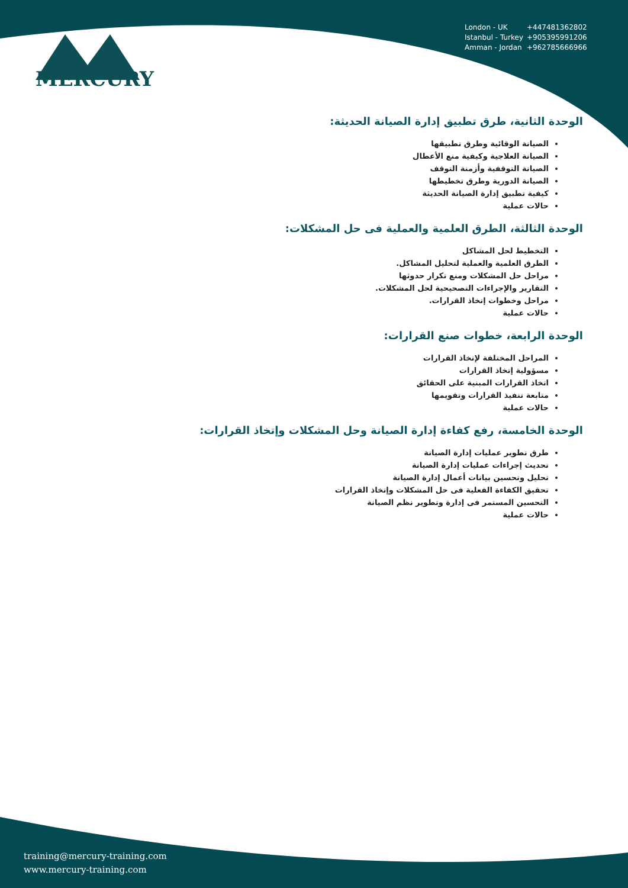MERCURY
London - UK +447481362802
Istanbul - Turkey +905395991206
Amman - Jordan +962785666966
الوحدة الثانية، طرق تطبيق إدارة الصيانة الحديثة:
الصيانة الوقائية وطرق تطبيقها
الصيانة العلاجية وكيفية منع الأعطال
الصيانة التوقفية وأزمنة التوقف
الصيانة الدورية وطرق تخطيطها
كيفية تطبيق إدارة الصيانة الحديثة
حالات عملية
الوحدة الثالثة، الطرق العلمية والعملية فى حل المشكلات:
التخطيط لحل المشاكل
الطرق العلمية والعملية لتحليل المشاكل.
مراحل حل المشكلات ومنع تكرار حدوثها
التقارير والإجراءات التصحيحية لحل المشكلات.
مراحل وخطوات إتخاذ القرارات.
حالات عملية
الوحدة الرابعة، خطوات صنع القرارات:
المراحل المختلفة لإتخاذ القرارات
مسؤولية إتخاذ القرارات
اتخاذ القرارات المبنية على الحقائق
متابعة تنفيذ القرارات وتقويمها
حالات عملية
الوحدة الخامسة، رفع كفاءة إدارة الصيانة وحل المشكلات وإتخاذ القرارات:
طرق تطوير عمليات إدارة الصيانة
تحديث إجراءات عمليات إدارة الصيانة
تحليل وتحسين بيانات أعمال إدارة الصيانة
تحقيق الكفاءة الفعلية فى حل المشكلات وإتخاذ القرارات
التحسين المستمر فى إدارة وتطوير نظم الصيانة
حالات عملية
training@mercury-training.com
www.mercury-training.com